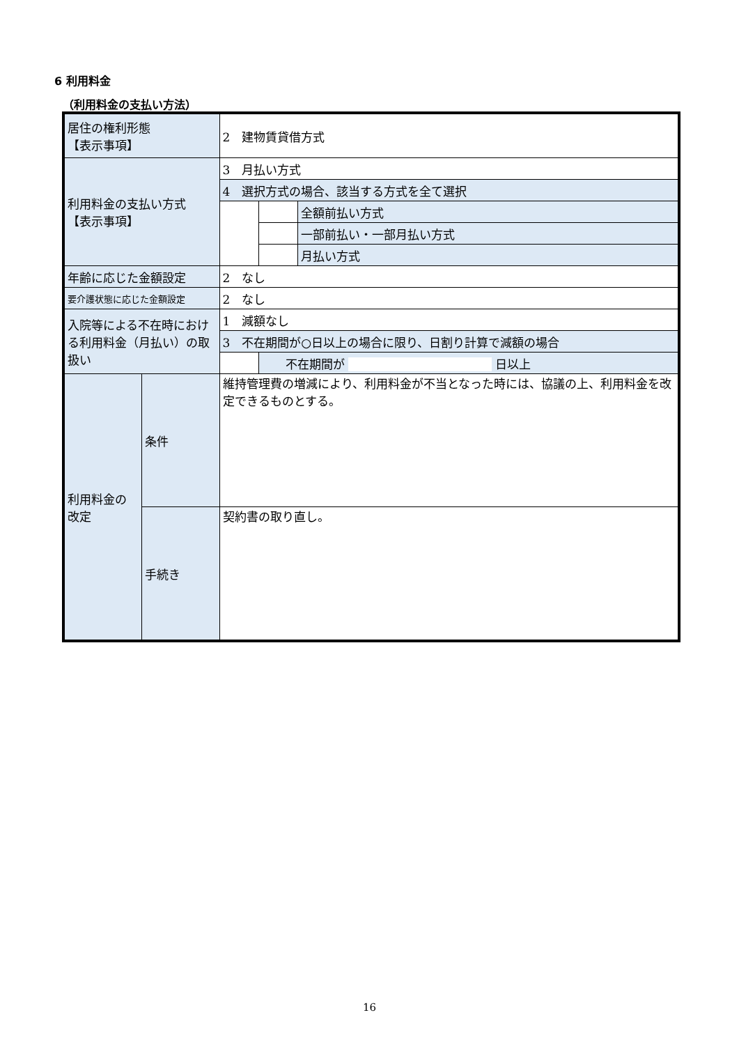6 利用料金
（利用料金の支払い方法）
| 居住の権利形態 【表示事項】 | | 2 建物賃貸借方式 | | |
| 利用料金の支払い方式 【表示事項】 | | 3 月払い方式 | | |
| | | 4 選択方式の場合、該当する方式を全て選択 | | |
| | | | | 全額前払い方式 |
| | | | | 一部前払い・一部月払い方式 |
| | | | | 月払い方式 |
| 年齢に応じた金額設定 | | 2 なし | | |
| 要介護状態に応じた金額設定 | | 2 なし | | |
| 入院等による不在時における利用料金（月払い）の取扱い | | 1 減額なし | | |
| | | 3 不在期間が○日以上の場合に限り、日割り計算で減額の場合 | | |
| | | | 不在期間が 日以上 | |
| 利用料金の 改定 | 条件 | 維持管理費の増減により、利用料金が不当となった時には、協議の上、利用料金を改定できるものとする。 | | |
| | 手続き | 契約書の取り直し。 | | |
16